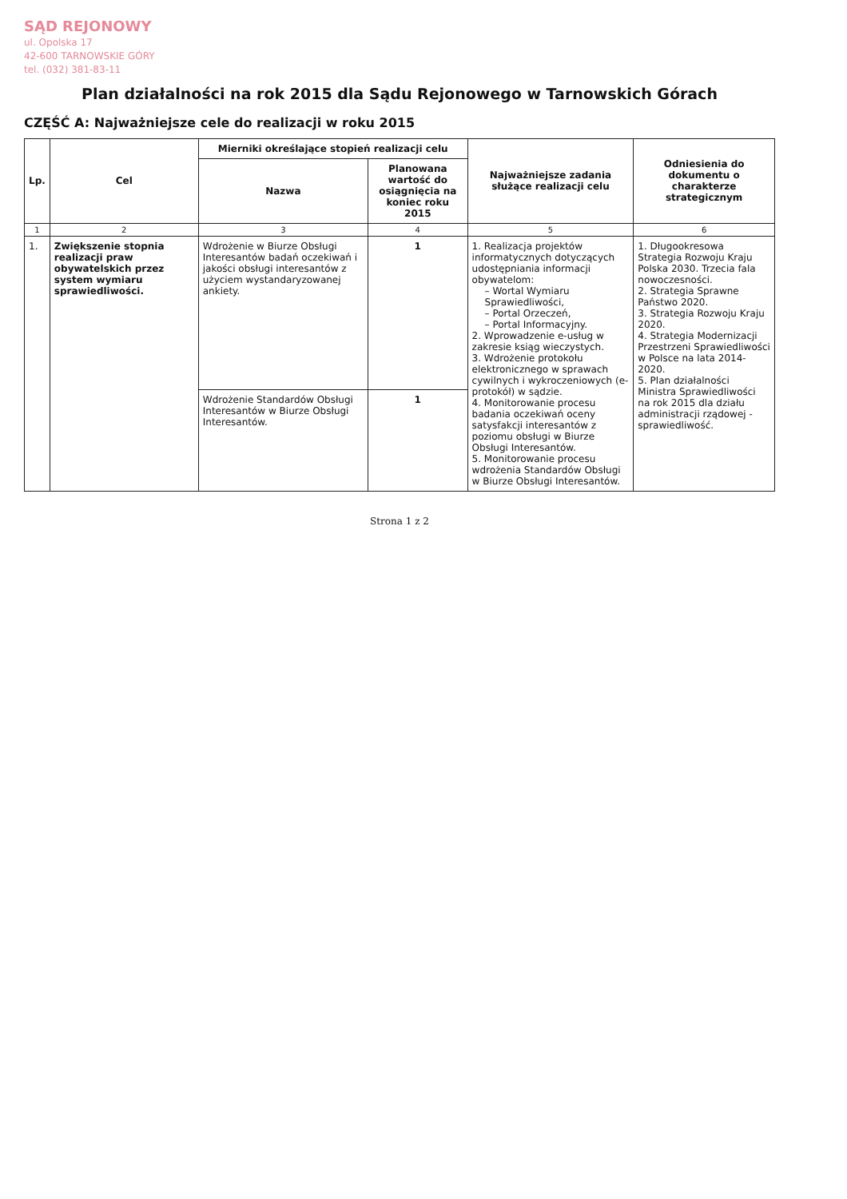SĄD REJONOWY
ul. Opolska 17
42-600 TARNOWSKIE GÓRY
tel. (032) 381-83-11
Plan działalności na rok 2015 dla Sądu Rejonowego w Tarnowskich Górach
CZĘŚĆ A: Najważniejsze cele do realizacji w roku 2015
| Lp. | Cel | Mierniki określające stopień realizacji celu | | Najważniejsze zadania służące realizacji celu | Odniesienia do dokumentu o charakterze strategicznym |
| --- | --- | --- | --- | --- | --- |
| | | Nazwa | Planowana wartość do osiągnięcia na koniec roku 2015 | | |
| 1 | 2 | 3 | 4 | 5 | 6 |
| 1. | Zwiększenie stopnia realizacji praw obywatelskich przez system wymiaru sprawiedliwości. | Wdrożenie w Biurze Obsługi Interesantów badań oczekiwań i jakości obsługi interesantów z użyciem wystandaryzowanej ankiety. | 1 | 1. Realizacja projektów informatycznych dotyczących udostępniania informacji obywatelom: – Wortal Wymiaru Sprawiedliwości, – Portal Orzeczeń, – Portal Informacyjny. 2. Wprowadzenie e-usług w zakresie ksiąg wieczystych. 3. Wdrożenie protokołu elektronicznego w sprawach cywilnych i wykroczeniowych (e-protokół) w sądzie. 4. Monitorowanie procesu badania oczekiwań oceny satysfakcji interesantów z poziomu obsługi w Biurze Obsługi Interesantów. 5. Monitorowanie procesu wdrożenia Standardów Obsługi w Biurze Obsługi Interesantów. | 1. Długookresowa Strategia Rozwoju Kraju Polska 2030. Trzecia fala nowoczesności. 2. Strategia Sprawne Państwo 2020. 3. Strategia Rozwoju Kraju 2020. 4. Strategia Modernizacji Przestrzeni Sprawiedliwości w Polsce na lata 2014-2020. 5. Plan działalności Ministra Sprawiedliwości na rok 2015 dla działu administracji rządowej - sprawiedliwość. |
| | | Wdrożenie Standardów Obsługi Interesantów w Biurze Obsługi Interesantów. | 1 | | |
Strona 1 z 2